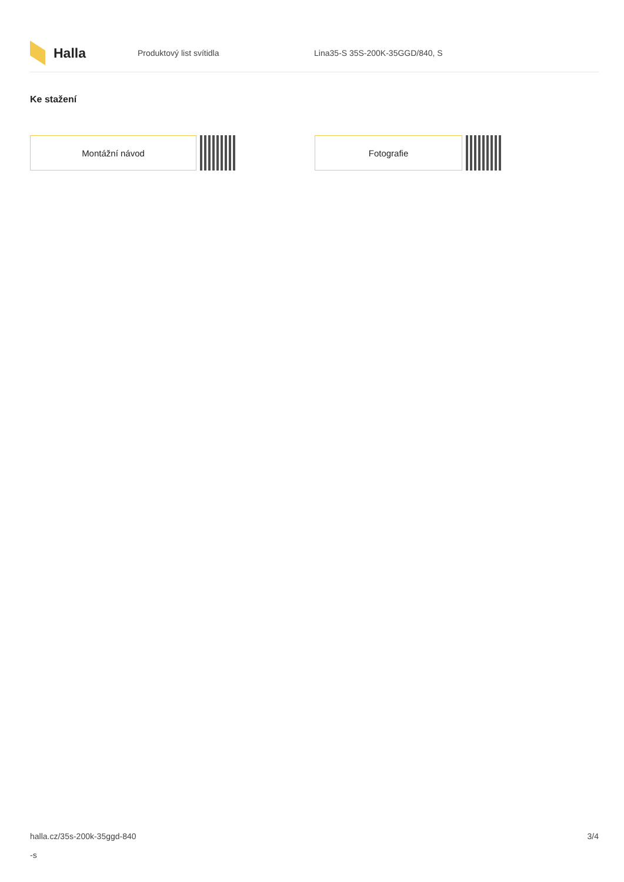Halla
Produktový list svítidla Lina35-S 35S-200K-35GGD/840, S
Ke stažení
Montážní návod Fotografie
halla.cz/35s-200k-35ggd-840
-s
3/4